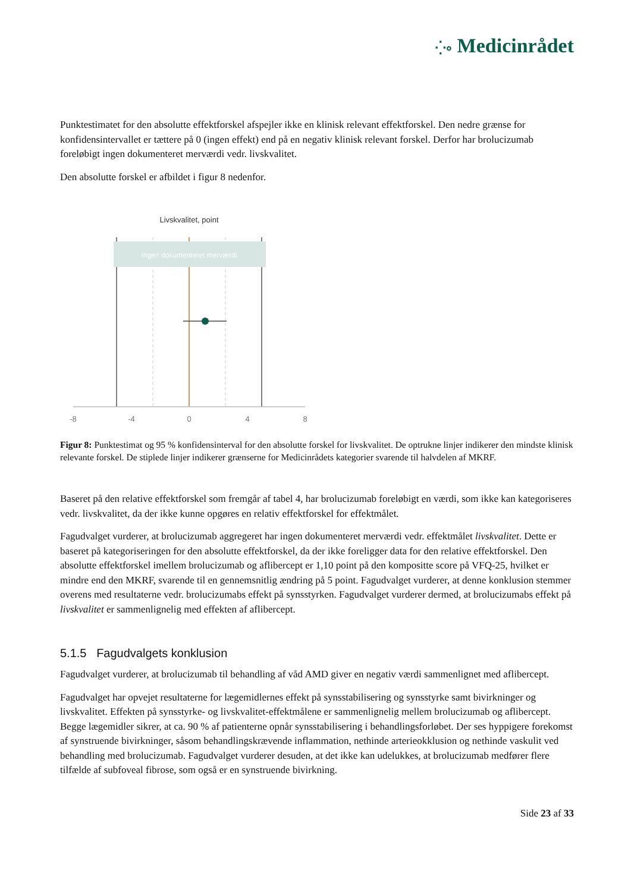⁛∘ Medicinrådet
Punktestimatet for den absolutte effektforskel afspejler ikke en klinisk relevant effektforskel. Den nedre grænse for konfidensintervallet er tættere på 0 (ingen effekt) end på en negativ klinisk relevant forskel. Derfor har brolucizumab foreløbigt ingen dokumenteret merværdi vedr. livskvalitet.
Den absolutte forskel er afbildet i figur 8 nedenfor.
Livskvalitet, point
Ingen dokumenteret merværdi
-8
-4
0
4
8
Figur 8: Punktestimat og 95 % konfidensinterval for den absolutte forskel for livskvalitet. De optrukne linjer indikerer den mindste klinisk relevante forskel. De stiplede linjer indikerer grænserne for Medicinrådets kategorier svarende til halvdelen af MKRF.
Baseret på den relative effektforskel som fremgår af tabel 4, har brolucizumab foreløbigt en værdi, som ikke kan kategoriseres vedr. livskvalitet, da der ikke kunne opgøres en relativ effektforskel for effektmålet.
Fagudvalget vurderer, at brolucizumab aggregeret har ingen dokumenteret merværdi vedr. effektmålet livskvalitet. Dette er baseret på kategoriseringen for den absolutte effektforskel, da der ikke foreligger data for den relative effektforskel. Den absolutte effektforskel imellem brolucizumab og aflibercept er 1,10 point på den kompositte score på VFQ-25, hvilket er mindre end den MKRF, svarende til en gennemsnitlig ændring på 5 point. Fagudvalget vurderer, at denne konklusion stemmer overens med resultaterne vedr. brolucizumabs effekt på synsstyrken. Fagudvalget vurderer dermed, at brolucizumabs effekt på livskvalitet er sammenlignelig med effekten af aflibercept.
5.1.5 Fagudvalgets konklusion
Fagudvalget vurderer, at brolucizumab til behandling af våd AMD giver en negativ værdi sammenlignet med aflibercept.
Fagudvalget har opvejet resultaterne for lægemidlernes effekt på synsstabilisering og synsstyrke samt bivirkninger og livskvalitet. Effekten på synsstyrke- og livskvalitet-effektmålene er sammenlignelig mellem brolucizumab og aflibercept. Begge lægemidler sikrer, at ca. 90 % af patienterne opnår synsstabilisering i behandlingsforløbet. Der ses hyppigere forekomst af synstruende bivirkninger, såsom behandlingskrævende inflammation, nethinde arterieokklusion og nethinde vaskulit ved behandling med brolucizumab. Fagudvalget vurderer desuden, at det ikke kan udelukkes, at brolucizumab medfører flere tilfælde af subfoveal fibrose, som også er en synstruende bivirkning.
Side 23 af 33